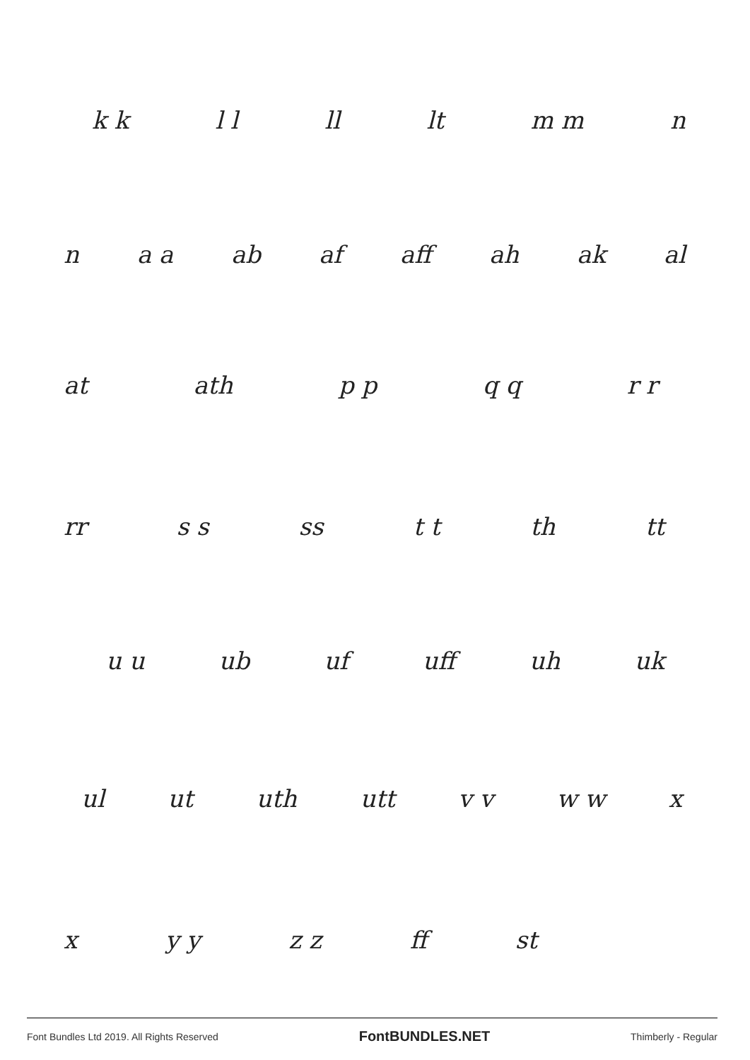k k l l ll lt m m n
n a a ab af aff ah ak al
at ath p p q q r r
rr s s ss t t th tt
u u ub uf uff uh uk
ul ut uth utt v v w w x
x y y z z ff st
Font Bundles Ltd 2019. All Rights Reserved FontBUNDLES.NET Thimberly - Regular